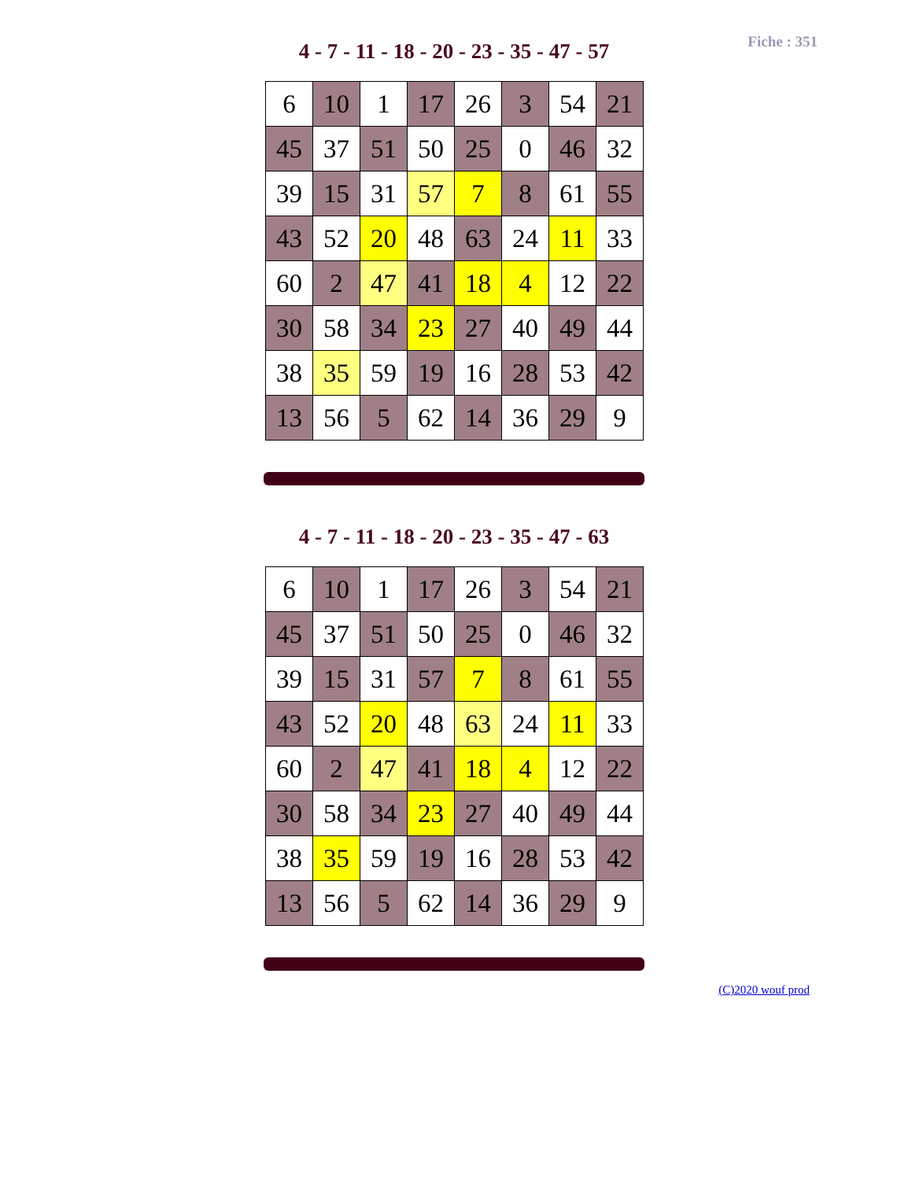Fiche : 351
4 - 7 - 11 - 18 - 20 - 23 - 35 - 47 - 57
| 6 | 10 | 1 | 17 | 26 | 3 | 54 | 21 |
| 45 | 37 | 51 | 50 | 25 | 0 | 46 | 32 |
| 39 | 15 | 31 | 57 | 7 | 8 | 61 | 55 |
| 43 | 52 | 20 | 48 | 63 | 24 | 11 | 33 |
| 60 | 2 | 47 | 41 | 18 | 4 | 12 | 22 |
| 30 | 58 | 34 | 23 | 27 | 40 | 49 | 44 |
| 38 | 35 | 59 | 19 | 16 | 28 | 53 | 42 |
| 13 | 56 | 5 | 62 | 14 | 36 | 29 | 9 |
4 - 7 - 11 - 18 - 20 - 23 - 35 - 47 - 63
| 6 | 10 | 1 | 17 | 26 | 3 | 54 | 21 |
| 45 | 37 | 51 | 50 | 25 | 0 | 46 | 32 |
| 39 | 15 | 31 | 57 | 7 | 8 | 61 | 55 |
| 43 | 52 | 20 | 48 | 63 | 24 | 11 | 33 |
| 60 | 2 | 47 | 41 | 18 | 4 | 12 | 22 |
| 30 | 58 | 34 | 23 | 27 | 40 | 49 | 44 |
| 38 | 35 | 59 | 19 | 16 | 28 | 53 | 42 |
| 13 | 56 | 5 | 62 | 14 | 36 | 29 | 9 |
(C)2020 wouf prod